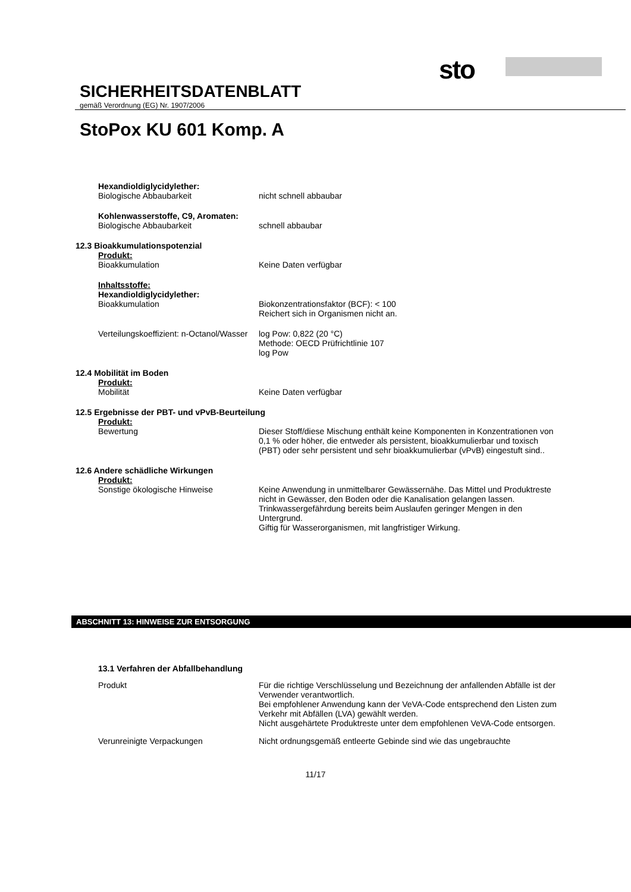sto
SICHERHEITSDATENBLATT
gemäß Verordnung (EG) Nr. 1907/2006
StoPox KU 601 Komp. A
Hexandioldiglycidylether:
Biologische Abbaubarkeit nicht schnell abbaubar
Kohlenwasserstoffe, C9, Aromaten:
Biologische Abbaubarkeit schnell abbaubar
12.3 Bioakkumulationspotenzial
Produkt:
Bioakkumulation Keine Daten verfügbar
Inhaltsstoffe:
Hexandioldiglycidylether:
Bioakkumulation Biokonzentrationsfaktor (BCF): < 100
Reichert sich in Organismen nicht an.
Verteilungskoeffizient: n-Octanol/Wasser
log Pow: 0,822 (20 °C)
Methode: OECD Prüfrichtlinie 107
log Pow
12.4 Mobilität im Boden
Produkt:
Mobilität Keine Daten verfügbar
12.5 Ergebnisse der PBT- und vPvB-Beurteilung
Produkt:
Bewertung Dieser Stoff/diese Mischung enthält keine Komponenten in Konzentrationen von 0,1 % oder höher, die entweder als persistent, bioakkumulierbar und toxisch (PBT) oder sehr persistent und sehr bioakkumulierbar (vPvB) eingestuft sind..
12.6 Andere schädliche Wirkungen
Produkt:
Sonstige ökologische Hinweise Keine Anwendung in unmittelbarer Gewässernähe. Das Mittel und Produktreste nicht in Gewässer, den Boden oder die Kanalisation gelangen lassen.
Trinkwassergefährdung bereits beim Auslaufen geringer Mengen in den Untergrund.
Giftig für Wasserorganismen, mit langfristiger Wirkung.
ABSCHNITT 13: HINWEISE ZUR ENTSORGUNG
13.1 Verfahren der Abfallbehandlung
Produkt Für die richtige Verschlüsselung und Bezeichnung der anfallenden Abfälle ist der Verwender verantwortlich.
Bei empfohlener Anwendung kann der VeVA-Code entsprechend den Listen zum Verkehr mit Abfällen (LVA) gewählt werden.
Nicht ausgehärtete Produktreste unter dem empfohlenen VeVA-Code entsorgen.
Verunreinigte Verpackungen Nicht ordnungsgemäß entleerte Gebinde sind wie das ungebrauchte
11/17